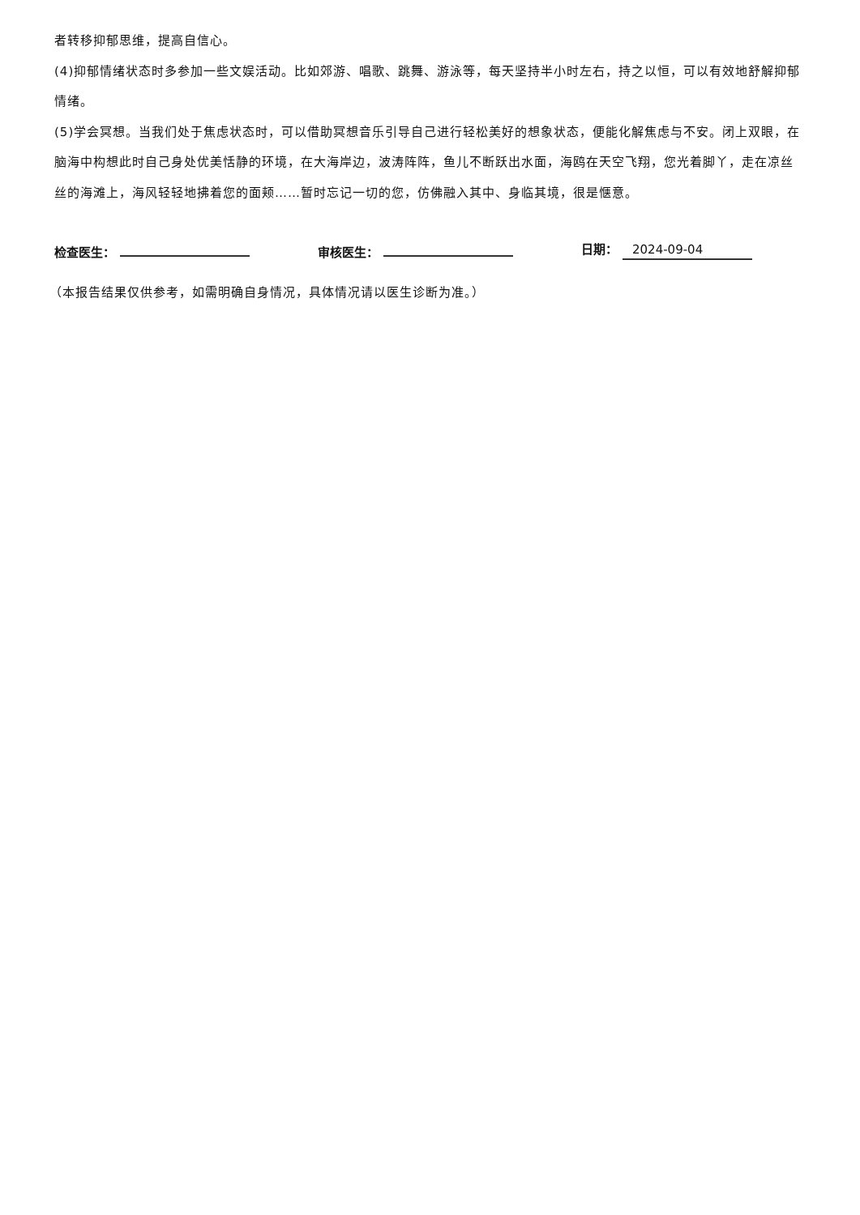者转移抑郁思维，提高自信心。
(4)抑郁情绪状态时多参加一些文娱活动。比如郊游、唱歌、跳舞、游泳等，每天坚持半小时左右，持之以恒，可以有效地舒解抑郁情绪。
(5)学会冥想。当我们处于焦虑状态时，可以借助冥想音乐引导自己进行轻松美好的想象状态，便能化解焦虑与不安。闭上双眼，在脑海中构想此时自己身处优美恬静的环境，在大海岸边，波涛阵阵，鱼儿不断跃出水面，海鸥在天空飞翔，您光着脚丫，走在凉丝丝的海滩上，海风轻轻地拂着您的面颊……暂时忘记一切的您，仿佛融入其中、身临其境，很是惬意。
检查医生：
审核医生：
日期： 2024-09-04
（本报告结果仅供参考，如需明确自身情况，具体情况请以医生诊断为准。）